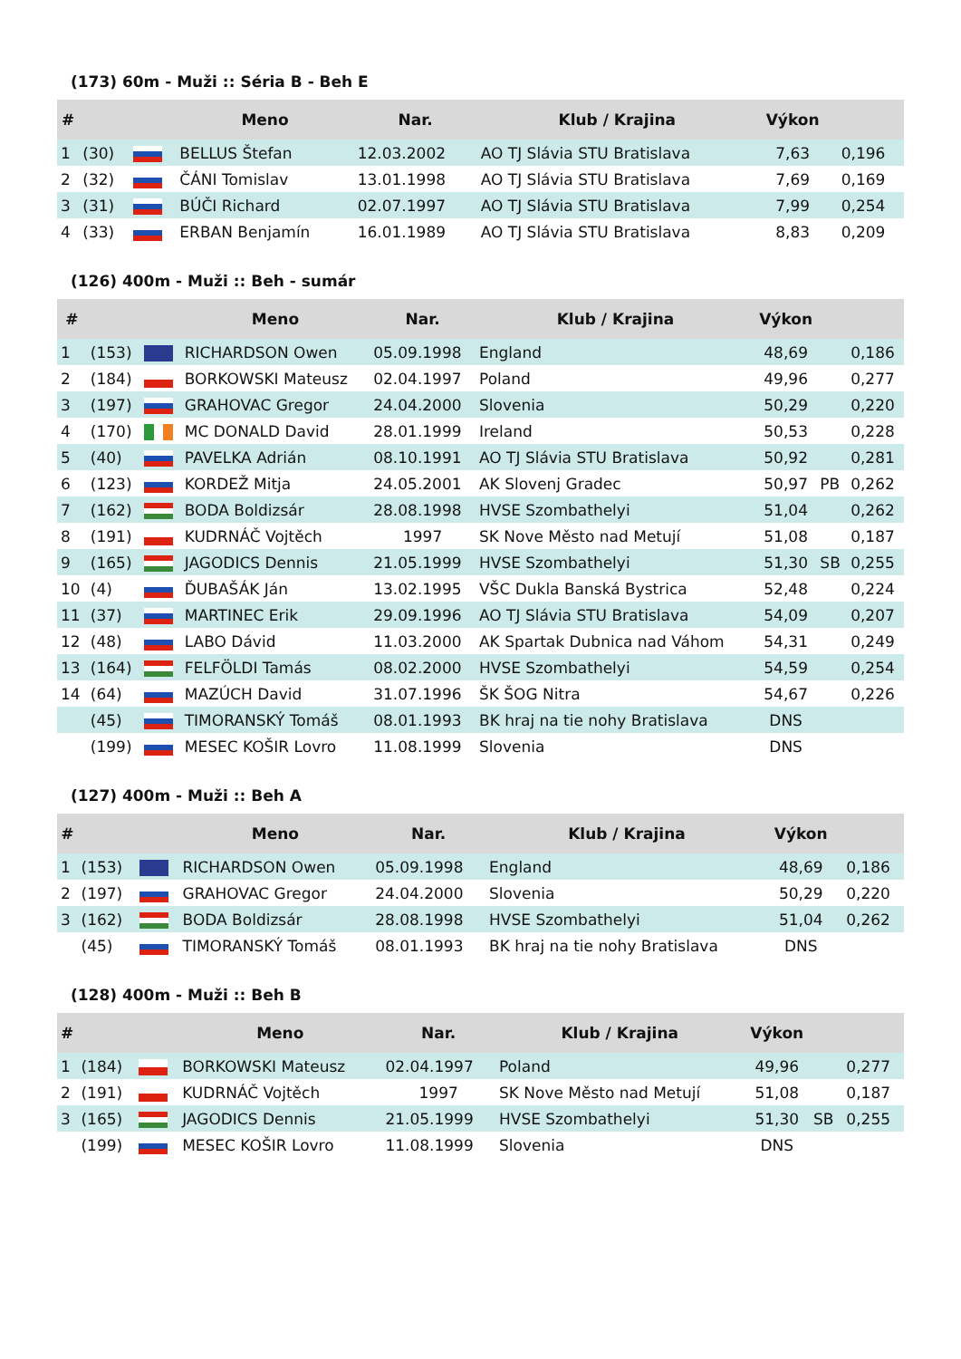(173) 60m - Muži :: Séria B - Beh E
| # | | | Meno | Nar. | Klub / Krajina | Výkon | | |
| --- | --- | --- | --- | --- | --- | --- | --- | --- |
| 1 | (30) | | BELLUS Štefan | 12.03.2002 | AO TJ Slávia STU Bratislava | 7,63 | | 0,196 |
| 2 | (32) | | ČÁNI Tomislav | 13.01.1998 | AO TJ Slávia STU Bratislava | 7,69 | | 0,169 |
| 3 | (31) | | BÚČI Richard | 02.07.1997 | AO TJ Slávia STU Bratislava | 7,99 | | 0,254 |
| 4 | (33) | | ERBAN Benjamín | 16.01.1989 | AO TJ Slávia STU Bratislava | 8,83 | | 0,209 |
(126) 400m - Muži :: Beh - sumár
| # | | | Meno | Nar. | Klub / Krajina | Výkon | | |
| --- | --- | --- | --- | --- | --- | --- | --- | --- |
| 1 | (153) | | RICHARDSON Owen | 05.09.1998 | England | 48,69 | | 0,186 |
| 2 | (184) | | BORKOWSKI Mateusz | 02.04.1997 | Poland | 49,96 | | 0,277 |
| 3 | (197) | | GRAHOVAC Gregor | 24.04.2000 | Slovenia | 50,29 | | 0,220 |
| 4 | (170) | | MC DONALD David | 28.01.1999 | Ireland | 50,53 | | 0,228 |
| 5 | (40) | | PAVELKA Adrián | 08.10.1991 | AO TJ Slávia STU Bratislava | 50,92 | | 0,281 |
| 6 | (123) | | KORDEŽ Mitja | 24.05.2001 | AK Slovenj Gradec | 50,97 | PB | 0,262 |
| 7 | (162) | | BODA Boldizsár | 28.08.1998 | HVSE Szombathelyi | 51,04 | | 0,262 |
| 8 | (191) | | KUDRNÁČ Vojtěch | 1997 | SK Nove Město nad Metují | 51,08 | | 0,187 |
| 9 | (165) | | JAGODICS Dennis | 21.05.1999 | HVSE Szombathelyi | 51,30 | SB | 0,255 |
| 10 | (4) | | ĎUBAŠÁK Ján | 13.02.1995 | VŠC Dukla Banská Bystrica | 52,48 | | 0,224 |
| 11 | (37) | | MARTINEC Erik | 29.09.1996 | AO TJ Slávia STU Bratislava | 54,09 | | 0,207 |
| 12 | (48) | | LABO Dávid | 11.03.2000 | AK Spartak Dubnica nad Váhom | 54,31 | | 0,249 |
| 13 | (164) | | FELFÖLDI Tamás | 08.02.2000 | HVSE Szombathelyi | 54,59 | | 0,254 |
| 14 | (64) | | MAZÚCH David | 31.07.1996 | ŠK ŠOG Nitra | 54,67 | | 0,226 |
| | (45) | | TIMORANSKÝ Tomáš | 08.01.1993 | BK hraj na tie nohy Bratislava | DNS | | |
| | (199) | | MESEC KOŠIR Lovro | 11.08.1999 | Slovenia | DNS | | |
(127) 400m - Muži :: Beh A
| # | | | Meno | Nar. | Klub / Krajina | Výkon | | |
| --- | --- | --- | --- | --- | --- | --- | --- | --- |
| 1 | (153) | | RICHARDSON Owen | 05.09.1998 | England | 48,69 | | 0,186 |
| 2 | (197) | | GRAHOVAC Gregor | 24.04.2000 | Slovenia | 50,29 | | 0,220 |
| 3 | (162) | | BODA Boldizsár | 28.08.1998 | HVSE Szombathelyi | 51,04 | | 0,262 |
| | (45) | | TIMORANSKÝ Tomáš | 08.01.1993 | BK hraj na tie nohy Bratislava | DNS | | |
(128) 400m - Muži :: Beh B
| # | | | Meno | Nar. | Klub / Krajina | Výkon | | |
| --- | --- | --- | --- | --- | --- | --- | --- | --- |
| 1 | (184) | | BORKOWSKI Mateusz | 02.04.1997 | Poland | 49,96 | | 0,277 |
| 2 | (191) | | KUDRNÁČ Vojtěch | 1997 | SK Nove Město nad Metují | 51,08 | | 0,187 |
| 3 | (165) | | JAGODICS Dennis | 21.05.1999 | HVSE Szombathelyi | 51,30 | SB | 0,255 |
| | (199) | | MESEC KOŠIR Lovro | 11.08.1999 | Slovenia | DNS | | |